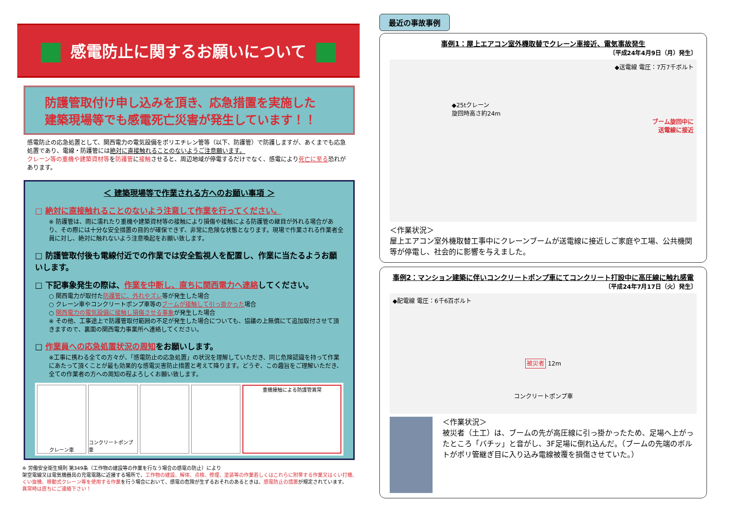感電防止に関するお願いについて
防護管取付け申し込みを頂き、応急措置を実施した
建築現場等でも感電死亡災害が発生しています！！
感電防止の応急処置として、関西電力の電気設備をポリエチレン管等（以下、防護管）で防護しますが、あくまでも応急処置であり、電線・防護管には絶対に直接触れることのないようご注意願います。
クレーン等の重機や建築資材等を防護管に接触させると、周辺地域が停電するだけでなく、感電により死亡に至る恐れがあります。
＜ 建築現場等で作業される方へのお願い事項 ＞
□ 絶対に直接触れることのないよう注意して作業を行ってください。
※ 防護管は、雨に濡れたり重機や建築資材等の接触により損傷や接触による防護管の継目が外れる場合があり、その際には十分な安全措置の目的が確保できず、非常に危険な状態となります。現場で作業される作業者全員に対し、絶対に触れないよう注意喚起をお願い致します。
□ 防護管取付後も電線付近での作業では安全監視人を配置し、作業に当たるようお願いします。
□ 下記事象発生の際は、作業を中断し、直ちに関西電力へ連絡してください。
○ 関西電力が取付た防護管に、外れやズレ等が発生した場合
○ クレーン車やコンクリートポンプ車等のブームが接触して引っ掛かった場合
○ 関西電力の電気設備に接触し損傷させる事象が発生した場合
※ その他、工事途上で防護管取付範囲の不足が発生した場合についても、協議の上無償にて追加取付させて頂きますので、裏面の関西電力事業所へ連絡してください。
□ 作業員への応急処置状況の周知をお願いします。
※工事に携わる全ての方々が、「感電防止の応急処置」の状況を理解していただき、同じ危険認識を持って作業にあたって頂くことが最も効果的な感電災害防止措置と考えて降ります。どうぞ、この趣旨をご理解いただき、全ての作業者の方への周知の程よろしくお願い致します。
クレーン車 コンクリートポンプ車 重機接触による防護管異常
※ 労働安全衛生規則 第349条（工作物の建設等の作業を行なう場合の感電の防止）により
架空電線又は電気機器具の充電電路に近接する場所で、工作物の建設、解体、点検、修理、塗装等の作業若しくはこれらに附帯する作業又はくい打機、くい抜機、移動式クレーン等を使用する作業を行う場合において、感電の危険が生ずるおそれのあるときは、感電防止の措置が規定されています。
異常時は直ちにご連絡下さい！
最近の事故事例
事例1：屋上エアコン室外機取替でクレーン車接近、電気事故発生
〔平成24年4月9日（月）発生〕
◆送電線 電圧：7万7千ボルト
◆25tクレーン
旋回時高さ約24m
ブーム旋回中に
送電線に接近
＜作業状況＞
屋上エアコン室外機取替工事中にクレーンブームが送電線に接近しご家庭や工場、公共機関等が停電し、社会的に影響を与えました。
事例2：マンション建築に伴いコンクリートポンプ車にてコンクリート打設中に高圧線に触れ感電
〔平成24年7月17日（火）発生〕
◆配電線 電圧：6千6百ボルト
被災者 12m
コンクリートポンプ車
＜作業状況＞
被災者（土工）は、ブームの先が高圧線に引っ掛かったため、足場へ上がったところ「バチッ」と音がし、3F足場に倒れ込んだ。（ブームの先端のボルトがポリ管継ぎ目に入り込み電線被覆を損傷させていた。）